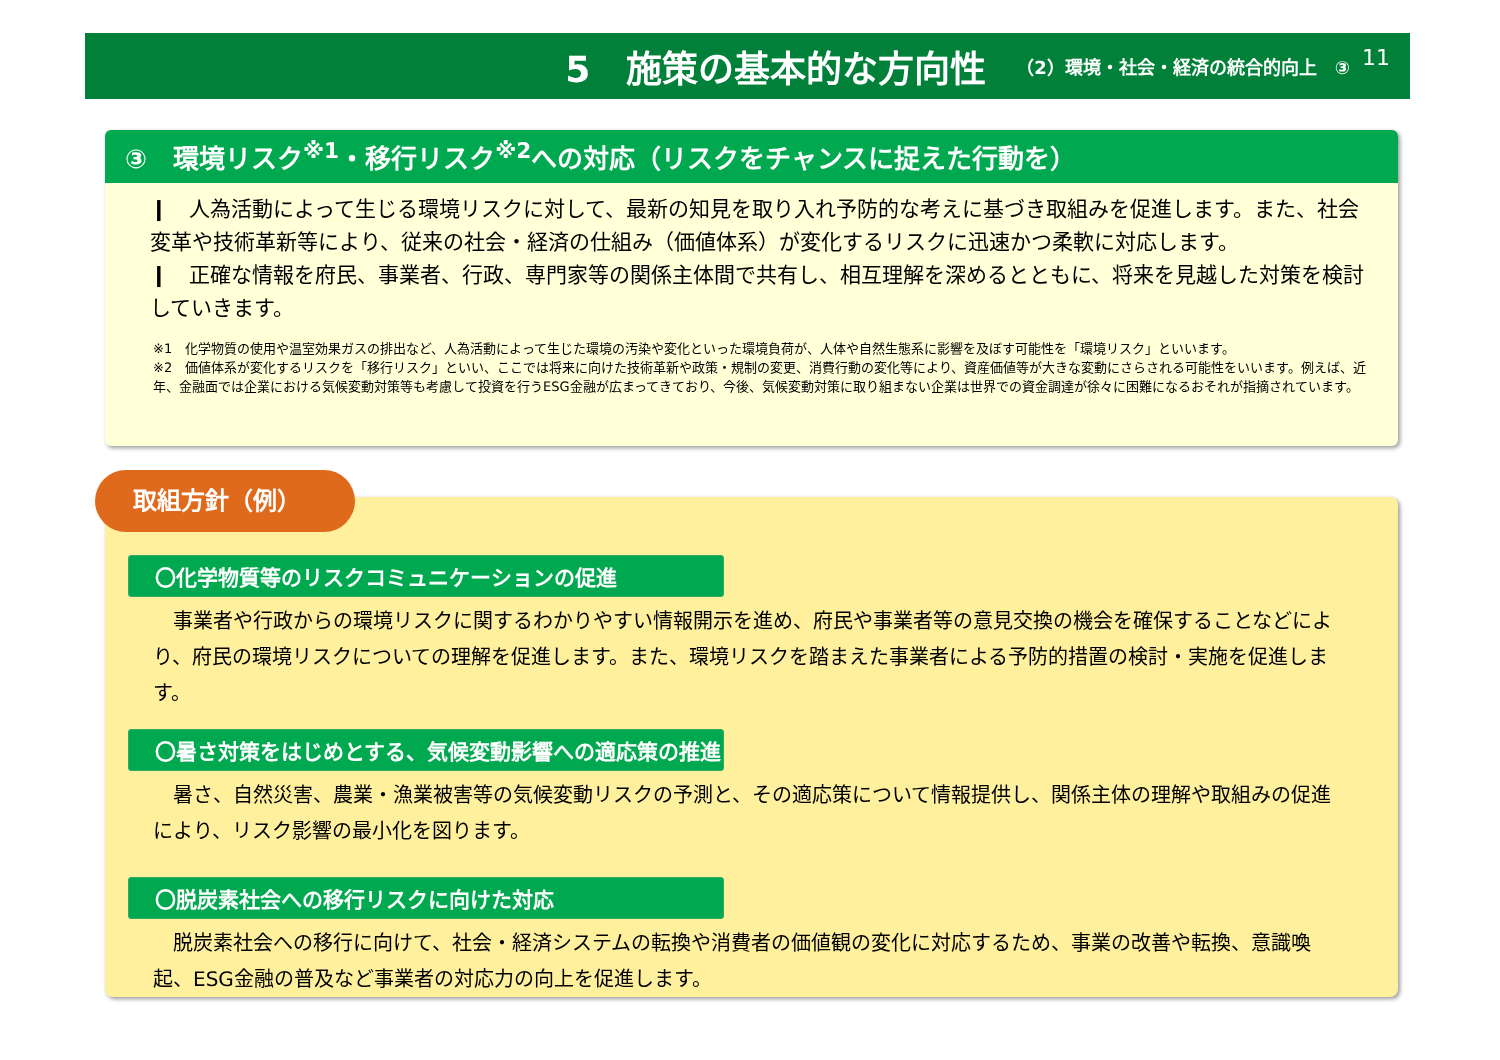5　施策の基本的な方向性 （2）環境・社会・経済の統合的向上　③
11
③　環境リスク<sup>※1</sup>・移行リスク<sup>※2</sup>への対応（リスクをチャンスに捉えた行動を）
❙　人為活動によって生じる環境リスクに対して、最新の知見を取り入れ予防的な考えに基づき取組みを促進します。また、社会変革や技術革新等により、従来の社会・経済の仕組み（価値体系）が変化するリスクに迅速かつ柔軟に対応します。
❙　正確な情報を府民、事業者、行政、専門家等の関係主体間で共有し、相互理解を深めるとともに、将来を見越した対策を検討していきます。
※1　化学物質の使用や温室効果ガスの排出など、人為活動によって生じた環境の汚染や変化といった環境負荷が、人体や自然生態系に影響を及ぼす可能性を「環境リスク」といいます。
※2　価値体系が変化するリスクを「移行リスク」といい、ここでは将来に向けた技術革新や政策・規制の変更、消費行動の変化等により、資産価値等が大きな変動にさらされる可能性をいいます。例えば、近年、金融面では企業における気候変動対策等も考慮して投資を行うESG金融が広まってきており、今後、気候変動対策に取り組まない企業は世界での資金調達が徐々に困難になるおそれが指摘されています。
〇化学物質等のリスクコミュニケーションの促進
　事業者や行政からの環境リスクに関するわかりやすい情報開示を進め、府民や事業者等の意見交換の機会を確保することなどにより、府民の環境リスクについての理解を促進します。また、環境リスクを踏まえた事業者による予防的措置の検討・実施を促進します。
〇暑さ対策をはじめとする、気候変動影響への適応策の推進
　暑さ、自然災害、農業・漁業被害等の気候変動リスクの予測と、その適応策について情報提供し、関係主体の理解や取組みの促進により、リスク影響の最小化を図ります。
〇脱炭素社会への移行リスクに向けた対応
　脱炭素社会への移行に向けて、社会・経済システムの転換や消費者の価値観の変化に対応するため、事業の改善や転換、意識喚起、ESG金融の普及など事業者の対応力の向上を促進します。
取組方針（例）